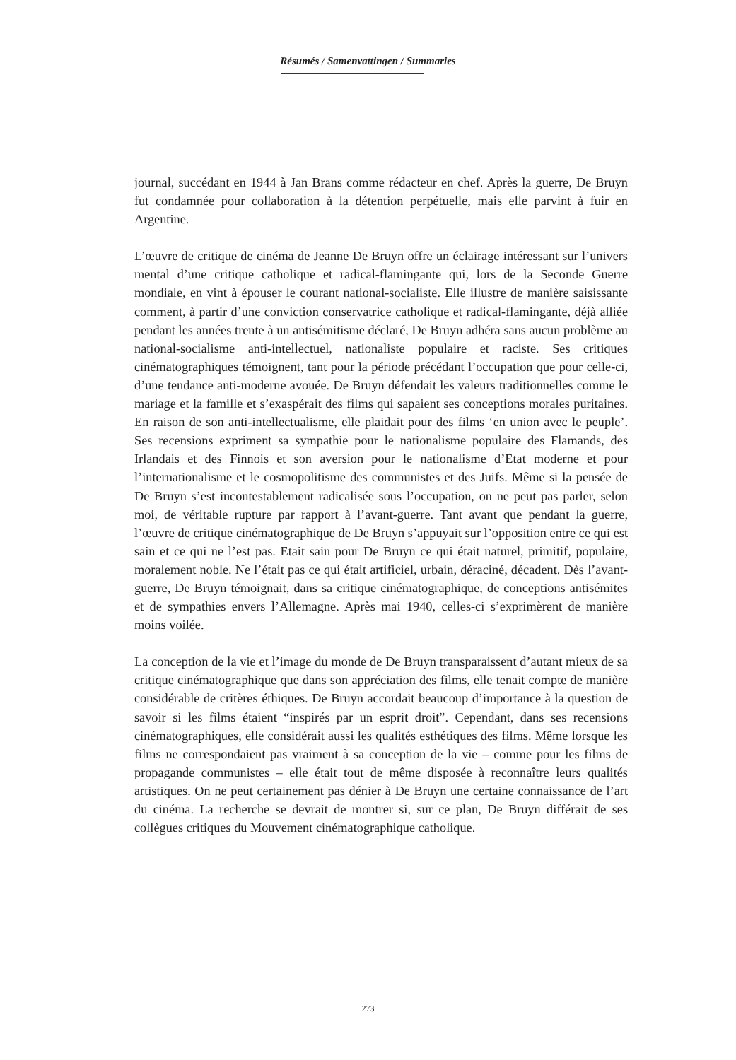Résumés / Samenvattingen / Summaries
journal, succédant en 1944 à Jan Brans comme rédacteur en chef. Après la guerre, De Bruyn fut condamnée pour collaboration à la détention perpétuelle, mais elle parvint à fuir en Argentine.
L’œuvre de critique de cinéma de Jeanne De Bruyn offre un éclairage intéressant sur l’univers mental d’une critique catholique et radical-flamingante qui, lors de la Seconde Guerre mondiale, en vint à épouser le courant national-socialiste. Elle illustre de manière saisissante comment, à partir d’une conviction conservatrice catholique et radical-flamingante, déjà alliée pendant les années trente à un antisémitisme déclaré, De Bruyn adhéra sans aucun problème au national-socialisme anti-intellectuel, nationaliste populaire et raciste. Ses critiques cinématographiques témoignent, tant pour la période précédant l’occupation que pour celle-ci, d’une tendance anti-moderne avouée. De Bruyn défendait les valeurs traditionnelles comme le mariage et la famille et s’exaspérait des films qui sapaient ses conceptions morales puritaines. En raison de son anti-intellectualisme, elle plaidait pour des films ‘en union avec le peuple’. Ses recensions expriment sa sympathie pour le nationalisme populaire des Flamands, des Irlandais et des Finnois et son aversion pour le nationalisme d’Etat moderne et pour l’internationalisme et le cosmopolitisme des communistes et des Juifs. Même si la pensée de De Bruyn s’est incontestablement radicalisée sous l’occupation, on ne peut pas parler, selon moi, de véritable rupture par rapport à l’avant-guerre. Tant avant que pendant la guerre, l’œuvre de critique cinématographique de De Bruyn s’appuyait sur l’opposition entre ce qui est sain et ce qui ne l’est pas. Etait sain pour De Bruyn ce qui était naturel, primitif, populaire, moralement noble. Ne l’était pas ce qui était artificiel, urbain, déraciné, décadent. Dès l’avant-guerre, De Bruyn témoignait, dans sa critique cinématographique, de conceptions antisémites et de sympathies envers l’Allemagne. Après mai 1940, celles-ci s’exprimèrent de manière moins voilée.
La conception de la vie et l’image du monde de De Bruyn transparaissent d’autant mieux de sa critique cinématographique que dans son appréciation des films, elle tenait compte de manière considérable de critères éthiques. De Bruyn accordait beaucoup d’importance à la question de savoir si les films étaient “inspirés par un esprit droit”. Cependant, dans ses recensions cinématographiques, elle considérait aussi les qualités esthétiques des films. Même lorsque les films ne correspondaient pas vraiment à sa conception de la vie – comme pour les films de propagande communistes – elle était tout de même disposée à reconnaître leurs qualités artistiques. On ne peut certainement pas dénier à De Bruyn une certaine connaissance de l’art du cinéma. La recherche se devrait de montrer si, sur ce plan, De Bruyn différait de ses collègues critiques du Mouvement cinématographique catholique.
273